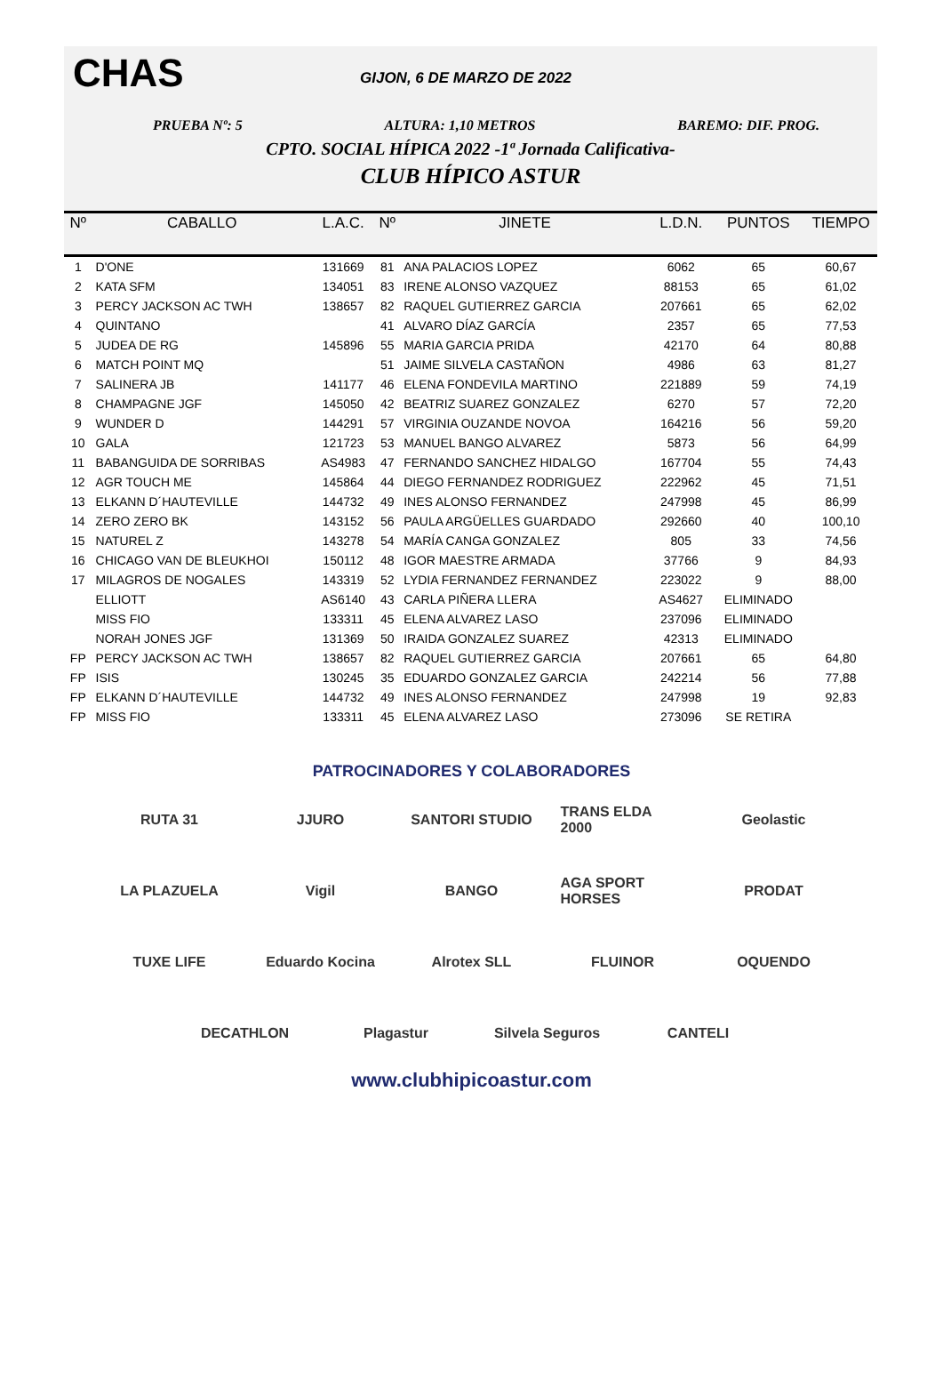CHAS GIJON, 6 DE MARZO DE 2022
PRUEBA Nº: 5 ALTURA: 1,10 METROS BAREMO: DIF. PROG.
CPTO. SOCIAL HÍPICA 2022 -1ª Jornada Calificativa-
CLUB HÍPICO ASTUR
| Nº | CABALLO | L.A.C. | Nº | JINETE | L.D.N. | PUNTOS | TIEMPO |
| --- | --- | --- | --- | --- | --- | --- | --- |
| 1 | D'ONE | 131669 | 81 | ANA PALACIOS LOPEZ | 6062 | 65 | 60,67 |
| 2 | KATA SFM | 134051 | 83 | IRENE ALONSO VAZQUEZ | 88153 | 65 | 61,02 |
| 3 | PERCY JACKSON AC TWH | 138657 | 82 | RAQUEL GUTIERREZ GARCIA | 207661 | 65 | 62,02 |
| 4 | QUINTANO | | 41 | ALVARO DÍAZ GARCÍA | 2357 | 65 | 77,53 |
| 5 | JUDEA DE RG | 145896 | 55 | MARIA GARCIA PRIDA | 42170 | 64 | 80,88 |
| 6 | MATCH POINT MQ | | 51 | JAIME SILVELA CASTAÑON | 4986 | 63 | 81,27 |
| 7 | SALINERA JB | 141177 | 46 | ELENA FONDEVILA MARTINO | 221889 | 59 | 74,19 |
| 8 | CHAMPAGNE JGF | 145050 | 42 | BEATRIZ SUAREZ GONZALEZ | 6270 | 57 | 72,20 |
| 9 | WUNDER D | 144291 | 57 | VIRGINIA OUZANDE NOVOA | 164216 | 56 | 59,20 |
| 10 | GALA | 121723 | 53 | MANUEL BANGO ALVAREZ | 5873 | 56 | 64,99 |
| 11 | BABANGUIDA DE SORRIBAS | AS4983 | 47 | FERNANDO SANCHEZ HIDALGO | 167704 | 55 | 74,43 |
| 12 | AGR TOUCH ME | 145864 | 44 | DIEGO FERNANDEZ RODRIGUEZ | 222962 | 45 | 71,51 |
| 13 | ELKANN D´HAUTEVILLE | 144732 | 49 | INES ALONSO FERNANDEZ | 247998 | 45 | 86,99 |
| 14 | ZERO ZERO BK | 143152 | 56 | PAULA ARGÜELLES GUARDADO | 292660 | 40 | 100,10 |
| 15 | NATUREL Z | 143278 | 54 | MARÍA CANGA GONZALEZ | 805 | 33 | 74,56 |
| 16 | CHICAGO VAN DE BLEUKHOI | 150112 | 48 | IGOR MAESTRE ARMADA | 37766 | 9 | 84,93 |
| 17 | MILAGROS DE NOGALES | 143319 | 52 | LYDIA FERNANDEZ FERNANDEZ | 223022 | 9 | 88,00 |
| | ELLIOTT | AS6140 | 43 | CARLA PIÑERA LLERA | AS4627 | ELIMINADO | |
| | MISS FIO | 133311 | 45 | ELENA ALVAREZ LASO | 237096 | ELIMINADO | |
| | NORAH JONES JGF | 131369 | 50 | IRAIDA GONZALEZ SUAREZ | 42313 | ELIMINADO | |
| FP | PERCY JACKSON AC TWH | 138657 | 82 | RAQUEL GUTIERREZ GARCIA | 207661 | 65 | 64,80 |
| FP | ISIS | 130245 | 35 | EDUARDO GONZALEZ GARCIA | 242214 | 56 | 77,88 |
| FP | ELKANN D´HAUTEVILLE | 144732 | 49 | INES ALONSO FERNANDEZ | 247998 | 19 | 92,83 |
| FP | MISS FIO | 133311 | 45 | ELENA ALVAREZ LASO | 273096 | SE RETIRA | |
PATROCINADORES Y COLABORADORES
RUTA 31 JJURO SANTORI STUDIO TRANS ELDA 2000 Geolastic LA PLAZUELA Vigil BANGO AGA SPORT HORSES PRODAT TUXE LIFE Eduardo Kocina Alrotex SLL FLUINOR OQUENDO DECATHLON Plagastur Silvela Seguros CANTELI
www.clubhipicoastur.com